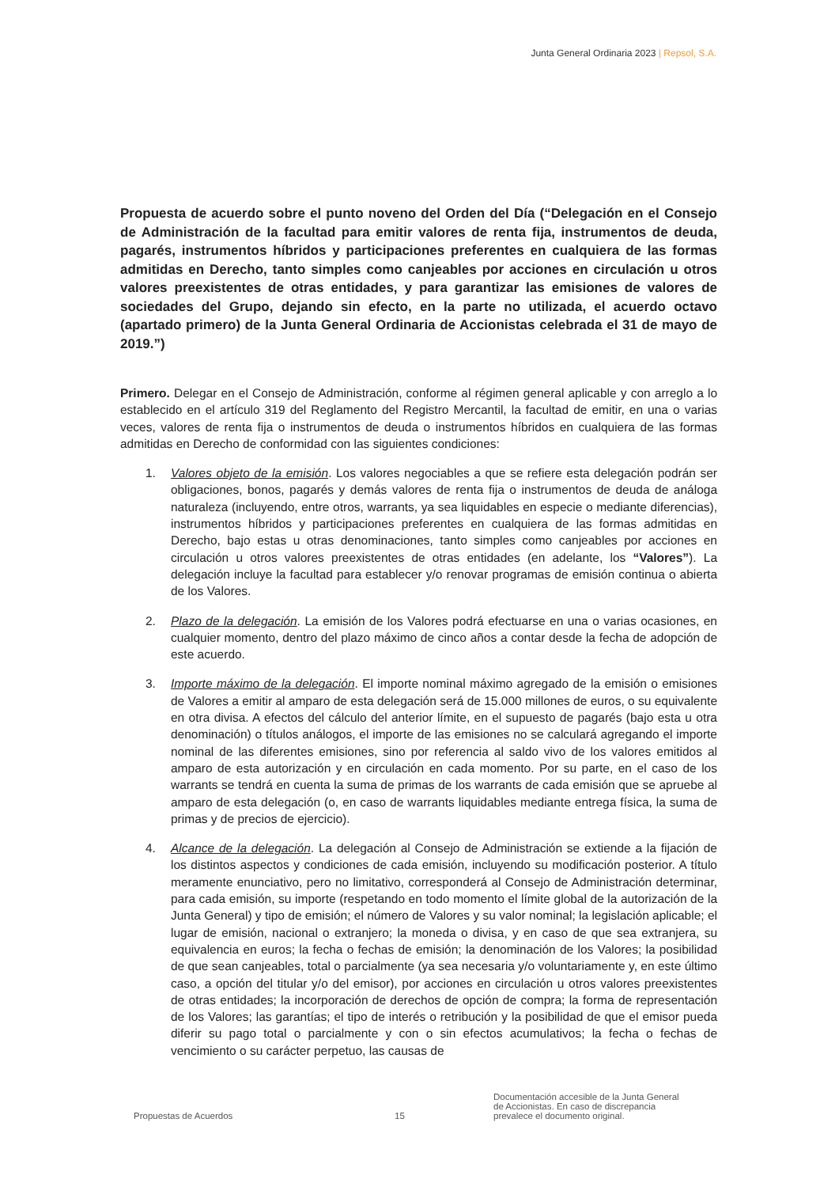Junta General Ordinaria 2023 | Repsol, S.A.
Propuesta de acuerdo sobre el punto noveno del Orden del Día (“Delegación en el Consejo de Administración de la facultad para emitir valores de renta fija, instrumentos de deuda, pagarés, instrumentos híbridos y participaciones preferentes en cualquiera de las formas admitidas en Derecho, tanto simples como canjeables por acciones en circulación u otros valores preexistentes de otras entidades, y para garantizar las emisiones de valores de sociedades del Grupo, dejando sin efecto, en la parte no utilizada, el acuerdo octavo (apartado primero) de la Junta General Ordinaria de Accionistas celebrada el 31 de mayo de 2019.”)
Primero. Delegar en el Consejo de Administración, conforme al régimen general aplicable y con arreglo a lo establecido en el artículo 319 del Reglamento del Registro Mercantil, la facultad de emitir, en una o varias veces, valores de renta fija o instrumentos de deuda o instrumentos híbridos en cualquiera de las formas admitidas en Derecho de conformidad con las siguientes condiciones:
1. Valores objeto de la emisión. Los valores negociables a que se refiere esta delegación podrán ser obligaciones, bonos, pagarés y demás valores de renta fija o instrumentos de deuda de análoga naturaleza (incluyendo, entre otros, warrants, ya sea liquidables en especie o mediante diferencias), instrumentos híbridos y participaciones preferentes en cualquiera de las formas admitidas en Derecho, bajo estas u otras denominaciones, tanto simples como canjeables por acciones en circulación u otros valores preexistentes de otras entidades (en adelante, los “Valores”). La delegación incluye la facultad para establecer y/o renovar programas de emisión continua o abierta de los Valores.
2. Plazo de la delegación. La emisión de los Valores podrá efectuarse en una o varias ocasiones, en cualquier momento, dentro del plazo máximo de cinco años a contar desde la fecha de adopción de este acuerdo.
3. Importe máximo de la delegación. El importe nominal máximo agregado de la emisión o emisiones de Valores a emitir al amparo de esta delegación será de 15.000 millones de euros, o su equivalente en otra divisa. A efectos del cálculo del anterior límite, en el supuesto de pagarés (bajo esta u otra denominación) o títulos análogos, el importe de las emisiones no se calculará agregando el importe nominal de las diferentes emisiones, sino por referencia al saldo vivo de los valores emitidos al amparo de esta autorización y en circulación en cada momento. Por su parte, en el caso de los warrants se tendrá en cuenta la suma de primas de los warrants de cada emisión que se apruebe al amparo de esta delegación (o, en caso de warrants liquidables mediante entrega física, la suma de primas y de precios de ejercicio).
4. Alcance de la delegación. La delegación al Consejo de Administración se extiende a la fijación de los distintos aspectos y condiciones de cada emisión, incluyendo su modificación posterior. A título meramente enunciativo, pero no limitativo, corresponderá al Consejo de Administración determinar, para cada emisión, su importe (respetando en todo momento el límite global de la autorización de la Junta General) y tipo de emisión; el número de Valores y su valor nominal; la legislación aplicable; el lugar de emisión, nacional o extranjero; la moneda o divisa, y en caso de que sea extranjera, su equivalencia en euros; la fecha o fechas de emisión; la denominación de los Valores; la posibilidad de que sean canjeables, total o parcialmente (ya sea necesaria y/o voluntariamente y, en este último caso, a opción del titular y/o del emisor), por acciones en circulación u otros valores preexistentes de otras entidades; la incorporación de derechos de opción de compra; la forma de representación de los Valores; las garantías; el tipo de interés o retribución y la posibilidad de que el emisor pueda diferir su pago total o parcialmente y con o sin efectos acumulativos; la fecha o fechas de vencimiento o su carácter perpetuo, las causas de
Propuestas de Acuerdos
15
Documentación accesible de la Junta General
de Accionistas. En caso de discrepancia
prevalece el documento original.